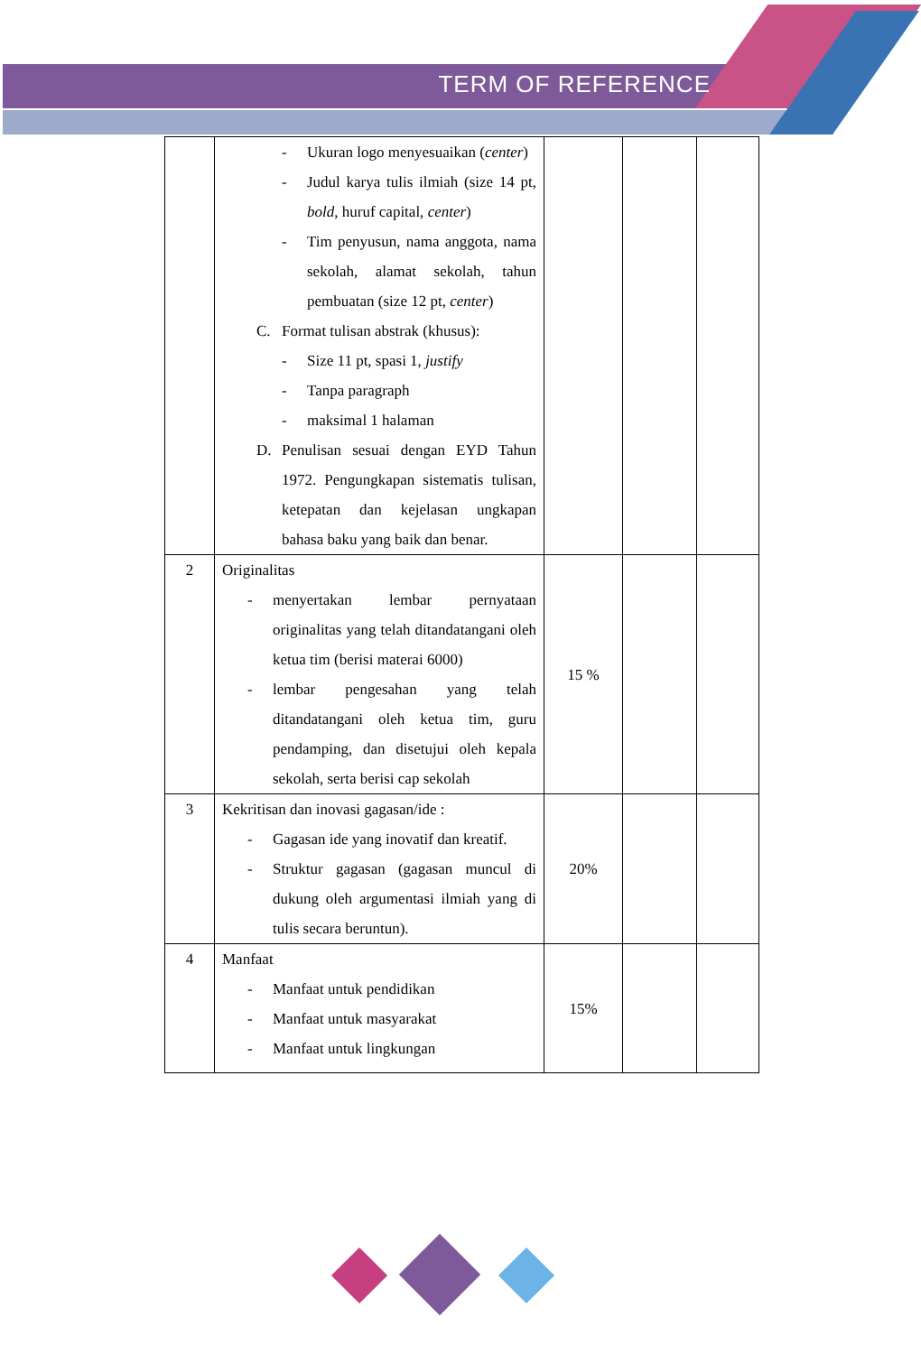TERM OF REFERENCE
| | - Ukuran logo menyesuaikan ( center ) - Judul karya tulis ilmiah (size 14 pt, bold , huruf capital, center ) - Tim penyusun, nama anggota, nama sekolah, alamat sekolah, tahun pembuatan (size 12 pt, center ) C. Format tulisan abstrak (khusus): - Size 11 pt, spasi 1, justify - Tanpa paragraph - maksimal 1 halaman D. Penulisan sesuai dengan EYD Tahun 1972. Pengungkapan sistematis tulisan, ketepatan dan kejelasan ungkapan bahasa baku yang baik dan benar. | | | |
| 2 | Originalitas - menyertakan lembar pernyataan originalitas yang telah ditandatangani oleh ketua tim (berisi materai 6000) - lembar pengesahan yang telah ditandatangani oleh ketua tim, guru pendamping, dan disetujui oleh kepala sekolah, serta berisi cap sekolah | 15 % | | |
| 3 | Kekritisan dan inovasi gagasan/ide : - Gagasan ide yang inovatif dan kreatif. - Struktur gagasan (gagasan muncul di dukung oleh argumentasi ilmiah yang di tulis secara beruntun). | 20% | | |
| 4 | Manfaat - Manfaat untuk pendidikan - Manfaat untuk masyarakat - Manfaat untuk lingkungan | 15% | | |